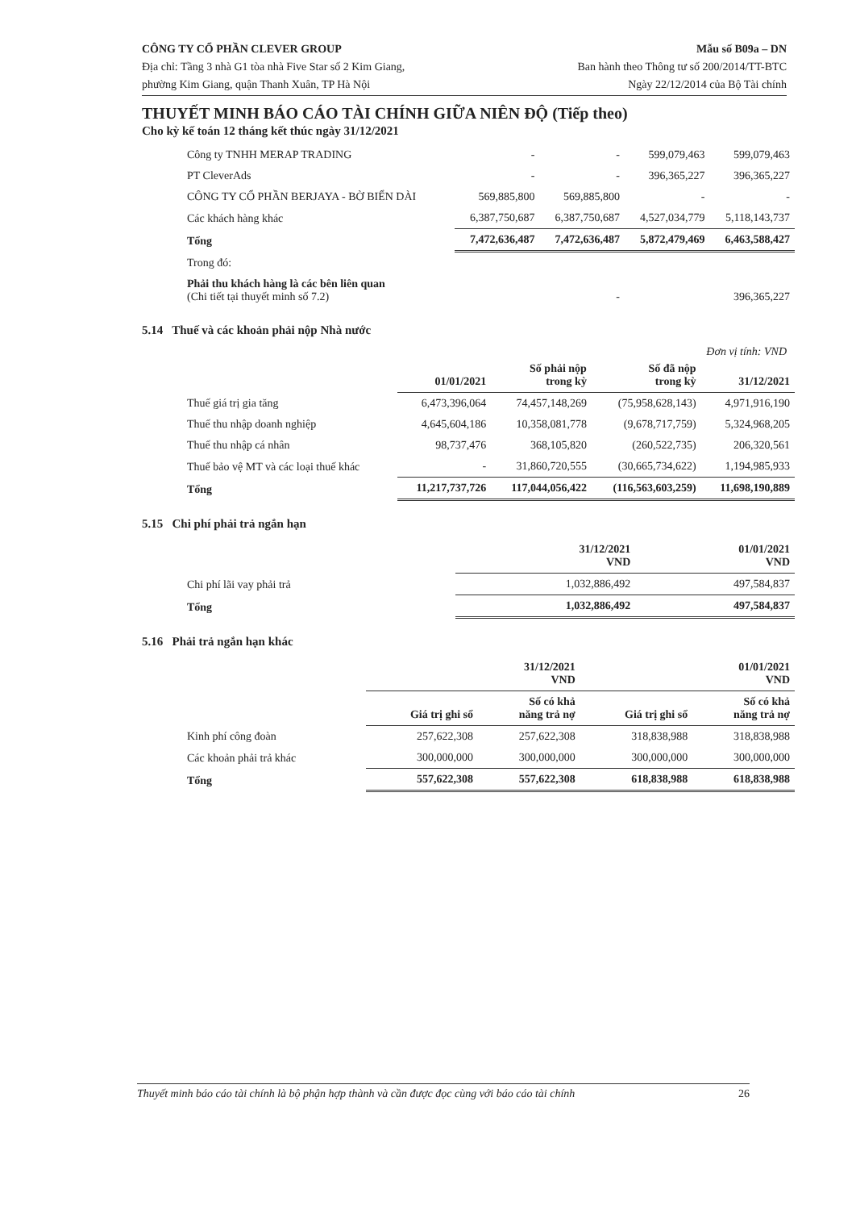CÔNG TY CỔ PHẦN CLEVER GROUP
Địa chỉ: Tầng 3 nhà G1 tòa nhà Five Star số 2 Kim Giang,
phường Kim Giang, quận Thanh Xuân, TP Hà Nội
Mẫu số B09a – DN
Ban hành theo Thông tư số 200/2014/TT-BTC
Ngày 22/12/2014 của Bộ Tài chính
THUYẾT MINH BÁO CÁO TÀI CHÍNH GIỮA NIÊN ĐỘ (Tiếp theo)
Cho kỳ kế toán 12 tháng kết thúc ngày 31/12/2021
| Công ty TNHH MERAP TRADING | - | - | 599,079,463 | 599,079,463 |
| PT CleverAds | - | - | 396,365,227 | 396,365,227 |
| CÔNG TY CỔ PHẦN BERJAYA - BỜ BIỂN DÀI | 569,885,800 | 569,885,800 | - | - |
| Các khách hàng khác | 6,387,750,687 | 6,387,750,687 | 4,527,034,779 | 5,118,143,737 |
| Tổng | 7,472,636,487 | 7,472,636,487 | 5,872,479,469 | 6,463,588,427 |
| Trong đó: | | | | |
| Phải thu khách hàng là các bên liên quan (Chi tiết tại thuyết minh số 7.2) | - | | 396,365,227 | |
5.14 Thuế và các khoản phải nộp Nhà nước
Đơn vị tính: VND
| | 01/01/2021 | Số phải nộp trong kỳ | Số đã nộp trong kỳ | 31/12/2021 |
| --- | --- | --- | --- | --- |
| Thuế giá trị gia tăng | 6,473,396,064 | 74,457,148,269 | (75,958,628,143) | 4,971,916,190 |
| Thuế thu nhập doanh nghiệp | 4,645,604,186 | 10,358,081,778 | (9,678,717,759) | 5,324,968,205 |
| Thuế thu nhập cá nhân | 98,737,476 | 368,105,820 | (260,522,735) | 206,320,561 |
| Thuế bảo vệ MT và các loại thuế khác | - | 31,860,720,555 | (30,665,734,622) | 1,194,985,933 |
| Tổng | 11,217,737,726 | 117,044,056,422 | (116,563,603,259) | 11,698,190,889 |
5.15 Chi phí phải trả ngắn hạn
| | 31/12/2021 VND | 01/01/2021 VND |
| --- | --- | --- |
| Chi phí lãi vay phải trả | 1,032,886,492 | 497,584,837 |
| Tổng | 1,032,886,492 | 497,584,837 |
5.16 Phải trả ngắn hạn khác
| | 31/12/2021 VND | | 01/01/2021 VND | |
| --- | --- | --- | --- | --- |
| | Giá trị ghi sổ | Số có khả năng trả nợ | Giá trị ghi sổ | Số có khả năng trả nợ |
| Kinh phí công đoàn | 257,622,308 | 257,622,308 | 318,838,988 | 318,838,988 |
| Các khoản phải trả khác | 300,000,000 | 300,000,000 | 300,000,000 | 300,000,000 |
| Tổng | 557,622,308 | 557,622,308 | 618,838,988 | 618,838,988 |
Thuyết minh báo cáo tài chính là bộ phận hợp thành và cần được đọc cùng với báo cáo tài chính 26